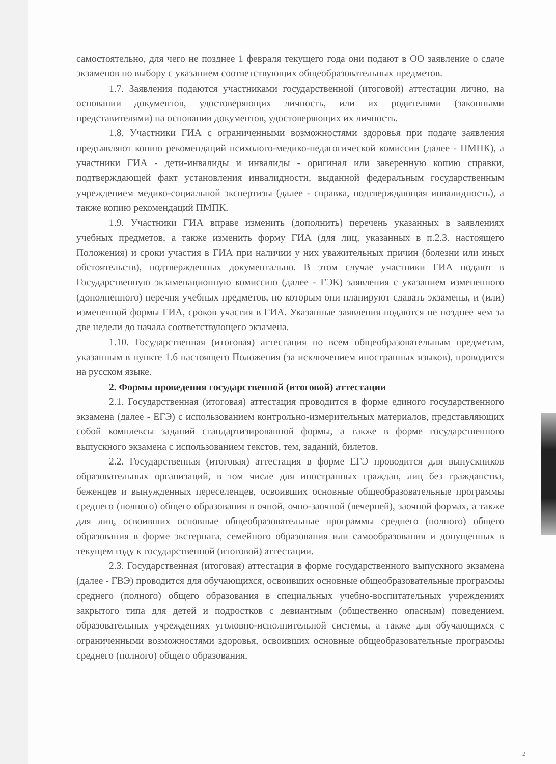самостоятельно, для чего не позднее 1 февраля текущего года они подают в ОО заявление о сдаче экзаменов по выбору с указанием соответствующих общеобразовательных предметов.
1.7. Заявления подаются участниками государственной (итоговой) аттестации лично, на основании документов, удостоверяющих личность, или их родителями (законными представителями) на основании документов, удостоверяющих их личность.
1.8. Участники ГИА с ограниченными возможностями здоровья при подаче заявления предъявляют копию рекомендаций психолого-медико-педагогической комиссии (далее - ПМПК), а участники ГИА - дети-инвалиды и инвалиды - оригинал или заверенную копию справки, подтверждающей факт установления инвалидности, выданной федеральным государственным учреждением медико-социальной экспертизы (далее - справка, подтверждающая инвалидность), а также копию рекомендаций ПМПК.
1.9. Участники ГИА вправе изменить (дополнить) перечень указанных в заявлениях учебных предметов, а также изменить форму ГИА (для лиц, указанных в п.2.3. настоящего Положения) и сроки участия в ГИА при наличии у них уважительных причин (болезни или иных обстоятельств), подтвержденных документально. В этом случае участники ГИА подают в Государственную экзаменационную комиссию (далее - ГЭК) заявления с указанием измененного (дополненного) перечня учебных предметов, по которым они планируют сдавать экзамены, и (или) измененной формы ГИА, сроков участия в ГИА. Указанные заявления подаются не позднее чем за две недели до начала соответствующего экзамена.
1.10. Государственная (итоговая) аттестация по всем общеобразовательным предметам, указанным в пункте 1.6 настоящего Положения (за исключением иностранных языков), проводится на русском языке.
2. Формы проведения государственной (итоговой) аттестации
2.1. Государственная (итоговая) аттестация проводится в форме единого государственного экзамена (далее - ЕГЭ) с использованием контрольно-измерительных материалов, представляющих собой комплексы заданий стандартизированной формы, а также в форме государственного выпускного экзамена с использованием текстов, тем, заданий, билетов.
2.2. Государственная (итоговая) аттестация в форме ЕГЭ проводится для выпускников образовательных организаций, в том числе для иностранных граждан, лиц без гражданства, беженцев и вынужденных переселенцев, освоивших основные общеобразовательные программы среднего (полного) общего образования в очной, очно-заочной (вечерней), заочной формах, а также для лиц, освоивших основные общеобразовательные программы среднего (полного) общего образования в форме экстерната, семейного образования или самообразования и допущенных в текущем году к государственной (итоговой) аттестации.
2.3. Государственная (итоговая) аттестация в форме государственного выпускного экзамена (далее - ГВЭ) проводится для обучающихся, освоивших основные общеобразовательные программы среднего (полного) общего образования в специальных учебно-воспитательных учреждениях закрытого типа для детей и подростков с девиантным (общественно опасным) поведением, образовательных учреждениях уголовно-исполнительной системы, а также для обучающихся с ограниченными возможностями здоровья, освоивших основные общеобразовательные программы среднего (полного) общего образования.
2